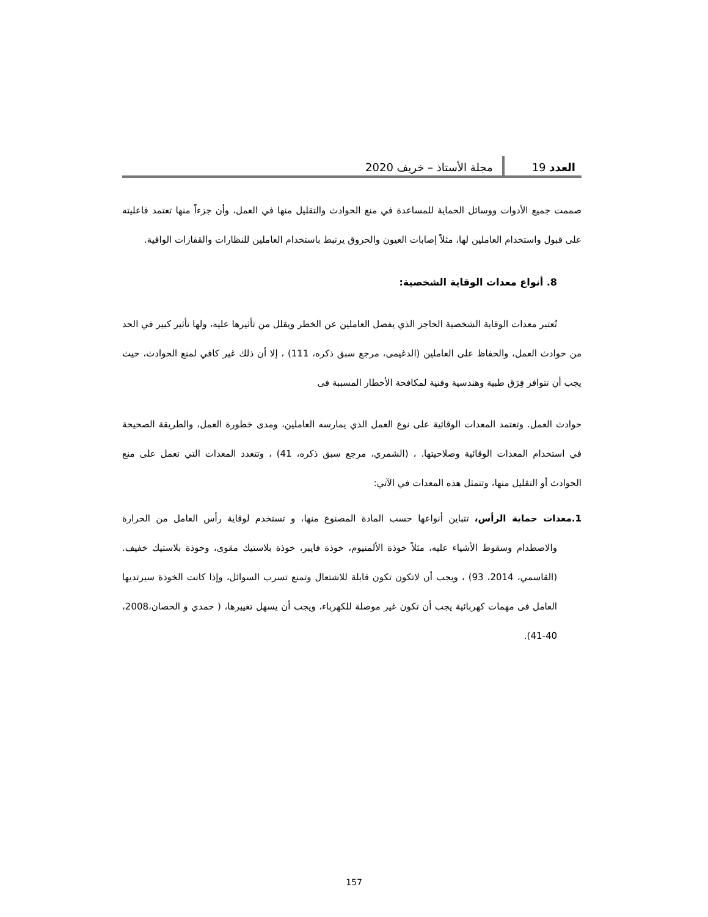العدد 19 مجلة الأستاذ – خريف 2020
صممت جميع الأدوات ووسائل الحماية للمساعدة في منع الحوادث والتقليل منها في العمل، وأن جزءاً منها تعتمد فاعليته على قبول واستخدام العاملين لها، مثلاً إصابات العيون والحروق يرتبط باستخدام العاملين للنظارات والقفازات الواقية.
8. أنواع معدات الوقاية الشخصية:
تُعتبر معدات الوقاية الشخصية الحاجز الذي يفصل العاملين عن الخطر ويقلل من تأثيرها عليه، ولها تأثير كبير في الحد من حوادث العمل، والحفاظ على العاملين (الدغيمى، مرجع سبق ذكره، 111) ، إلا أن ذلك غير كافي لمنع الحوادث، حيث يجب أن تتوافر فِرَق طبية وهندسية وفنية لمكافحة الأخطار المسببة فى
حوادث العمل. وتعتمد المعدات الوقائية على نوع العمل الذي يمارسه العاملين، ومدى خطورة العمل، والطريقة الصحيحة في استخدام المعدات الوقائية وصلاحيتها. ، (الشمري، مرجع سبق ذكره، 41) ، وتتعدد المعدات التي تعمل على منع الحوادث أو التقليل منها، وتتمثل هذه المعدات في الآتي:
1.معدات حماية الرأس، تتباين أنواعها حسب المادة المصنوع منها، و تستخدم لوقاية رأس العامل من الحرارة والاصطدام وسقوط الأشياء عليه، مثلاً خوذة الألمنيوم، خوذة فايبر، خوذة بلاستيك مقوى، وخوذة بلاستيك خفيف. (القاسمي، 2014، 93) ، ويجب أن لاتكون تكون قابلة للاشتعال وتمنع تسرب السوائل، وإذا كانت الخوذة سيرتديها العامل فى مهمات كهربائية يجب أن تكون غير موصلة للكهرباء، ويجب أن يسهل تغييرها، ( حمدي و الحصان،2008، 40-41).
157